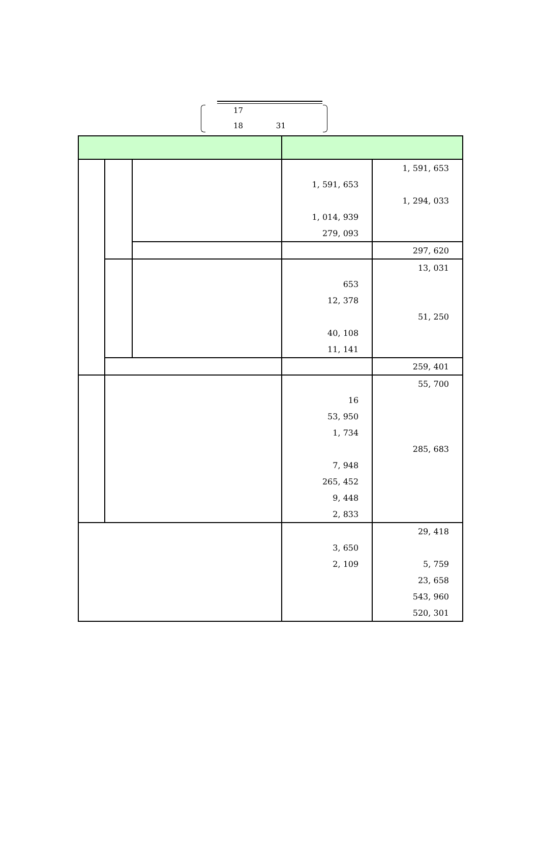17
18 31
| | | | | 1, 591, 653 |
| | | | 1, 591, 653 | |
| | | | | 1, 294, 033 |
| | | | 1, 014, 939 | |
| | | | 279, 093 | |
| | | | | 297, 620 |
| | | | | 13, 031 |
| | | | 653 | |
| | | | 12, 378 | |
| | | | | 51, 250 |
| | | | 40, 108 | |
| | | | 11, 141 | |
| | | | | 259, 401 |
| | | | | 55, 700 |
| | | | 16 | |
| | | | 53, 950 | |
| | | | 1, 734 | |
| | | | | 285, 683 |
| | | | 7, 948 | |
| | | | 265, 452 | |
| | | | 9, 448 | |
| | | | 2, 833 | |
| | | | | 29, 418 |
| | | | 3, 650 | |
| | | | 2, 109 | 5, 759 |
| | | | | 23, 658 |
| | | | | 543, 960 |
| | | | | 520, 301 |